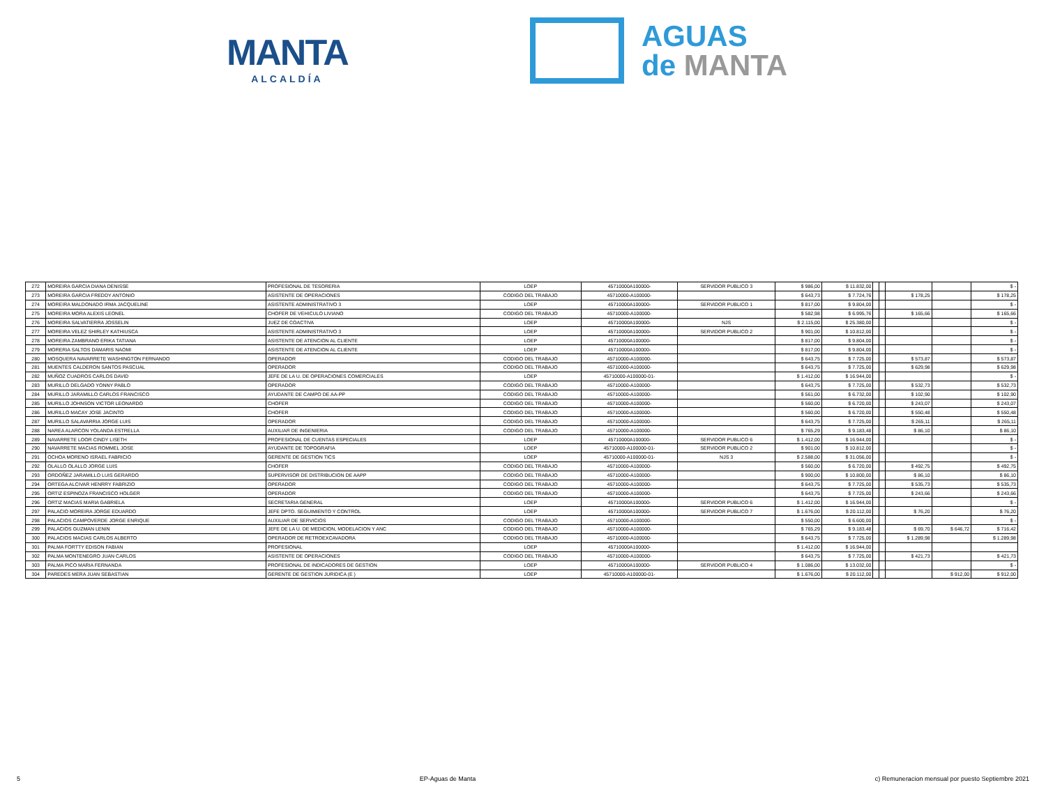MANTA
ALCALDÍA
AGUAS
de MANTA
| 272 | MOREIRA GARCIA DIANA DENISSE | PROFESIONAL DE TESORERIA | LOEP | 45710000A100000- | SERVIDOR PUBLICO 3 | $ 986,00 | $ 11.832,00 | | | | | $ - |
| 273 | MOREIRA GARCIA FREDDY ANTONIO | ASISTENTE DE OPERACIONES | CODIGO DEL TRABAJO | 45710000-A100000- | | $ 643,73 | $ 7.724,76 | | | $ 178,25 | | $ 178,25 |
| 274 | MOREIRA MALDONADO IRMA JACQUELINE | ASISTENTE ADMINISTRATIVO 3 | LOEP | 45710000A100000- | SERVIDOR PUBLICO 1 | $ 817,00 | $ 9.804,00 | | | | | $ - |
| 275 | MOREIRA MORA ALEXIS LEONEL | CHOFER DE VEHICULO LIVIANO | CODIGO DEL TRABAJO | 45710000-A100000- | | $ 582,98 | $ 6.995,76 | | | $ 165,66 | | $ 165,66 |
| 276 | MOREIRA SALVATIERRA JOSSELIN | JUEZ DE COACTIVA | LOEP | 45710000A100000- | NJS | $ 2.115,00 | $ 25.380,00 | | | | | $ - |
| 277 | MOREIRA VELEZ SHIRLEY KATHIUSCA | ASISTENTE ADMINISTRATIVO 3 | LOEP | 45710000A100000- | SERVIDOR PUBLICO 2 | $ 901,00 | $ 10.812,00 | | | | | $ - |
| 278 | MOREIRA ZAMBRANO ERIKA TATIANA | ASISTENTE DE ATENCION AL CLIENTE | LOEP | 45710000A100000- | | $ 817,00 | $ 9.804,00 | | | | | $ - |
| 279 | MORERIA SALTOS DAMARIS NAOMI | ASISTENTE DE ATENCION AL CLIENTE | LOEP | 45710000A100000- | | $ 817,00 | $ 9.804,00 | | | | | $ - |
| 280 | MOSQUERA NAVARRETE WASHINGTON FERNANDO | OPERADOR | CODIGO DEL TRABAJO | 45710000-A100000- | | $ 643,75 | $ 7.725,00 | | | $ 573,87 | | $ 573,87 |
| 281 | MUENTES CALDERON SANTOS PASCUAL | OPERADOR | CODIGO DEL TRABAJO | 45710000-A100000- | | $ 643,75 | $ 7.725,00 | | | $ 629,98 | | $ 629,98 |
| 282 | MUÑOZ CUADROS CARLOS DAVID | JEFE DE LA U. DE OPERACIONES COMERCIALES | LOEP | 45710000-A100000-01- | | $ 1.412,00 | $ 16.944,00 | | | | | $ - |
| 283 | MURILLO DELGADO YONNY PABLO | OPERADOR | CODIGO DEL TRABAJO | 45710000-A100000- | | $ 643,75 | $ 7.725,00 | | | $ 532,73 | | $ 532,73 |
| 284 | MURILLO JARAMILLO CARLOS FRANCISCO | AYUDANTE DE CAMPO DE AA-PP | CODIGO DEL TRABAJO | 45710000-A100000- | | $ 561,00 | $ 6.732,00 | | | $ 102,90 | | $ 102,90 |
| 285 | MURILLO JOHNSON VICTOR LEONARDO | CHOFER | CODIGO DEL TRABAJO | 45710000-A100000- | | $ 560,00 | $ 6.720,00 | | | $ 243,07 | | $ 243,07 |
| 286 | MURILLO MACAY JOSE JACINTO | CHOFER | CODIGO DEL TRABAJO | 45710000-A100000- | | $ 560,00 | $ 6.720,00 | | | $ 550,48 | | $ 550,48 |
| 287 | MURILLO SALAVARRIA JORGE LUIS | OPERADOR | CODIGO DEL TRABAJO | 45710000-A100000- | | $ 643,75 | $ 7.725,00 | | | $ 265,11 | | $ 265,11 |
| 288 | NAREA ALARCON YOLANDA ESTRELLA | AUXILIAR DE INGENIERIA | CODIGO DEL TRABAJO | 45710000-A100000- | | $ 765,29 | $ 9.183,48 | | | $ 86,10 | | $ 86,10 |
| 289 | NAVARRETE LOOR CINDY LISETH | PROFESIONAL DE CUENTAS ESPECIALES | LOEP | 45710000A100000- | SERVIDOR PUBLICO 6 | $ 1.412,00 | $ 16.944,00 | | | | | $ - |
| 290 | NAVARRETE MACIAS ROMMEL JOSE | AYUDANTE DE TOPOGRAFIA | LOEP | 45710000-A100000-01- | SERVIDOR PUBLICO 2 | $ 901,00 | $ 10.812,00 | | | | | $ - |
| 291 | OCHOA MORENO ISRAEL FABRICIO | GERENTE DE GESTION TICS | LOEP | 45710000-A100000-01- | NJS 3 | $ 2.588,00 | $ 31.056,00 | | | | | $ - |
| 292 | OLALLO OLALLO JORGE LUIS | CHOFER | CODIGO DEL TRABAJO | 45710000-A100000- | | $ 560,00 | $ 6.720,00 | | | $ 492,75 | | $ 492,75 |
| 293 | ORDOÑEZ JARAMILLO LUIS GERARDO | SUPERVISOR DE DISTRIBUCION DE AAPP | CODIGO DEL TRABAJO | 45710000-A100000- | | $ 900,00 | $ 10.800,00 | | | $ 86,10 | | $ 86,10 |
| 294 | ORTEGA ALCIVAR HENRRY FABRIZIO | OPERADOR | CODIGO DEL TRABAJO | 45710000-A100000- | | $ 643,75 | $ 7.725,00 | | | $ 535,73 | | $ 535,73 |
| 295 | ORTIZ ESPINOZA FRANCISCO HOLGER | OPERADOR | CODIGO DEL TRABAJO | 45710000-A100000- | | $ 643,75 | $ 7.725,00 | | | $ 243,66 | | $ 243,66 |
| 296 | ORTIZ MACIAS MARIA GABRIELA | SECRETARIA GENERAL | LOEP | 45710000A100000- | SERVIDOR PUBLICO 6 | $ 1.412,00 | $ 16.944,00 | | | | | $ - |
| 297 | PALACIO MOREIRA JORGE EDUARDO | JEFE DPTO. SEGUIMIENTO Y CONTROL | LOEP | 45710000A100000- | SERVIDOR PUBLICO 7 | $ 1.676,00 | $ 20.112,00 | | | $ 76,20 | | $ 76,20 |
| 298 | PALACIOS CAMPOVERDE JORGE ENRIQUE | AUXILIAR DE SERVICIOS | CODIGO DEL TRABAJO | 45710000-A100000- | | $ 550,00 | $ 6.600,00 | | | | | $ - |
| 299 | PALACIOS GUZMAN LENIN | JEFE DE LA U. DE MEDICION, MODELACION Y ANC | CODIGO DEL TRABAJO | 45710000-A100000- | | $ 765,29 | $ 9.183,48 | | | $ 69,70 | $ 646,72 | $ 716,42 |
| 300 | PALACIOS MACIAS CARLOS ALBERTO | OPERADOR DE RETROEXCAVADORA | CODIGO DEL TRABAJO | 45710000-A100000- | | $ 643,75 | $ 7.725,00 | | | $ 1.289,98 | | $ 1.289,98 |
| 301 | PALMA FORTTY EDISON FABIAN | PROFESIONAL | LOEP | 45710000A100000- | | $ 1.412,00 | $ 16.944,00 | | | | | |
| 302 | PALMA MONTENEGRO JUAN CARLOS | ASISTENTE DE OPERACIONES | CODIGO DEL TRABAJO | 45710000-A100000- | | $ 643,75 | $ 7.725,00 | | | $ 421,73 | | $ 421,73 |
| 303 | PALMA PICO MARIA FERNANDA | PROFESIONAL DE INDICADORES DE GESTION | LOEP | 45710000A100000- | SERVIDOR PUBLICO 4 | $ 1.086,00 | $ 13.032,00 | | | | | $ - |
| 304 | PAREDES MERA JUAN SEBASTIAN | GERENTE DE GESTION JURIDICA (E ) | LOEP | 45710000-A100000-01- | | $ 1.676,00 | $ 20.112,00 | | | | $ 912,00 | $ 912,00 |
5 EP-Aguas de Manta c) Remuneracion mensual por puesto Septiembre 2021